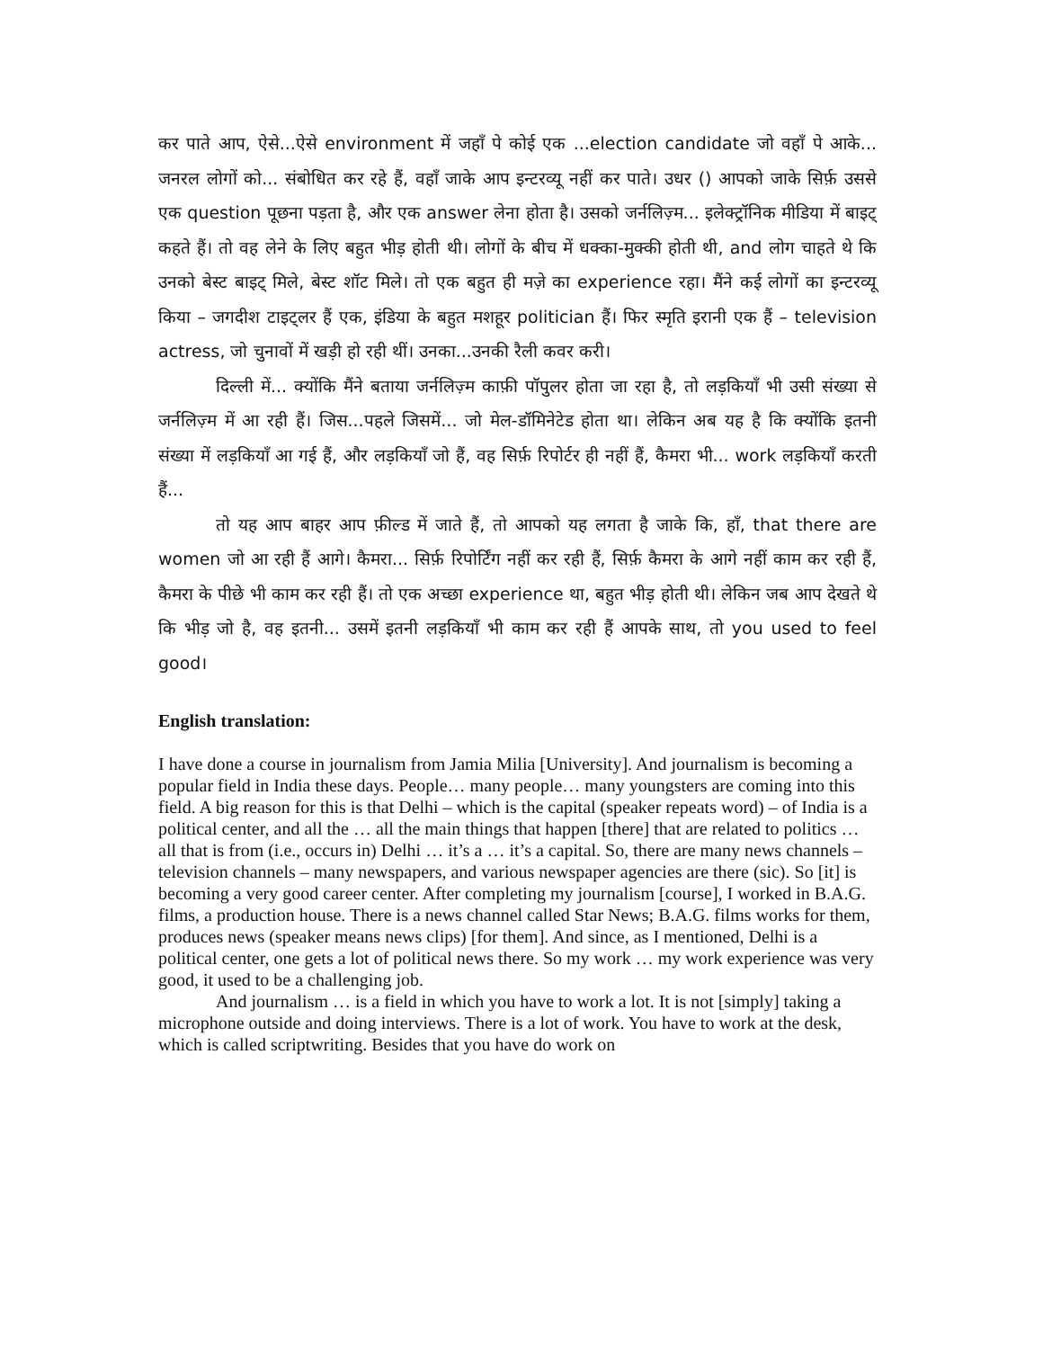कर पाते आप, ऐसे...ऐसे environment में जहाँ पे कोई एक ...election candidate जो वहाँ पे आके... जनरल लोगों को... संबोधित कर रहे हैं, वहाँ जाके आप इन्टरव्यू नहीं कर पाते। उधर () आपको जाके सिर्फ़ उससे एक question पूछना पड़ता है, और एक answer लेना होता है। उसको जर्नलिज़्म... इलेक्ट्रॉनिक मीडिया में बाइट् कहते हैं। तो वह लेने के लिए बहुत भीड़ होती थी। लोगों के बीच में धक्का-मुक्की होती थी, and लोग चाहते थे कि उनको बेस्ट बाइट् मिले, बेस्ट शॉट मिले। तो एक बहुत ही मज़े का experience रहा। मैंने कई लोगों का इन्टरव्यू किया – जगदीश टाइट्लर हैं एक, इंडिया के बहुत मशहूर politician हैं। फिर स्मृति इरानी एक हैं – television actress, जो चुनावों में खड़ी हो रही थीं। उनका...उनकी रैली कवर करी।
दिल्ली में... क्योंकि मैंने बताया जर्नलिज़्म काफ़ी पॉपुलर होता जा रहा है, तो लड़कियाँ भी उसी संख्या से जर्नलिज़्म में आ रही हैं। जिस...पहले जिसमें... जो मेल-डॉमिनेटेड होता था। लेकिन अब यह है कि क्योंकि इतनी संख्या में लड़कियाँ आ गई हैं, और लड़कियाँ जो हैं, वह सिर्फ़ रिपोर्टर ही नहीं हैं, कैमरा भी... work लड़कियाँ करती हैं...
तो यह आप बाहर आप फ़ील्ड में जाते हैं, तो आपको यह लगता है जाके कि, हाँ, that there are women जो आ रही हैं आगे। कैमरा... सिर्फ़ रिपोर्टिंग नहीं कर रही हैं, सिर्फ़ कैमरा के आगे नहीं काम कर रही हैं, कैमरा के पीछे भी काम कर रही हैं। तो एक अच्छा experience था, बहुत भीड़ होती थी। लेकिन जब आप देखते थे कि भीड़ जो है, वह इतनी... उसमें इतनी लड़कियाँ भी काम कर रही हैं आपके साथ, तो you used to feel good।
English translation:
I have done a course in journalism from Jamia Milia [University]. And journalism is becoming a popular field in India these days. People… many people… many youngsters are coming into this field. A big reason for this is that Delhi – which is the capital (speaker repeats word) – of India is a political center, and all the … all the main things that happen [there] that are related to politics … all that is from (i.e., occurs in) Delhi … it’s a … it’s a capital. So, there are many news channels – television channels – many newspapers, and various newspaper agencies are there (sic). So [it] is becoming a very good career center. After completing my journalism [course], I worked in B.A.G. films, a production house. There is a news channel called Star News; B.A.G. films works for them, produces news (speaker means news clips) [for them]. And since, as I mentioned, Delhi is a political center, one gets a lot of political news there. So my work … my work experience was very good, it used to be a challenging job.
And journalism … is a field in which you have to work a lot. It is not [simply] taking a microphone outside and doing interviews. There is a lot of work. You have to work at the desk, which is called scriptwriting. Besides that you have do work on